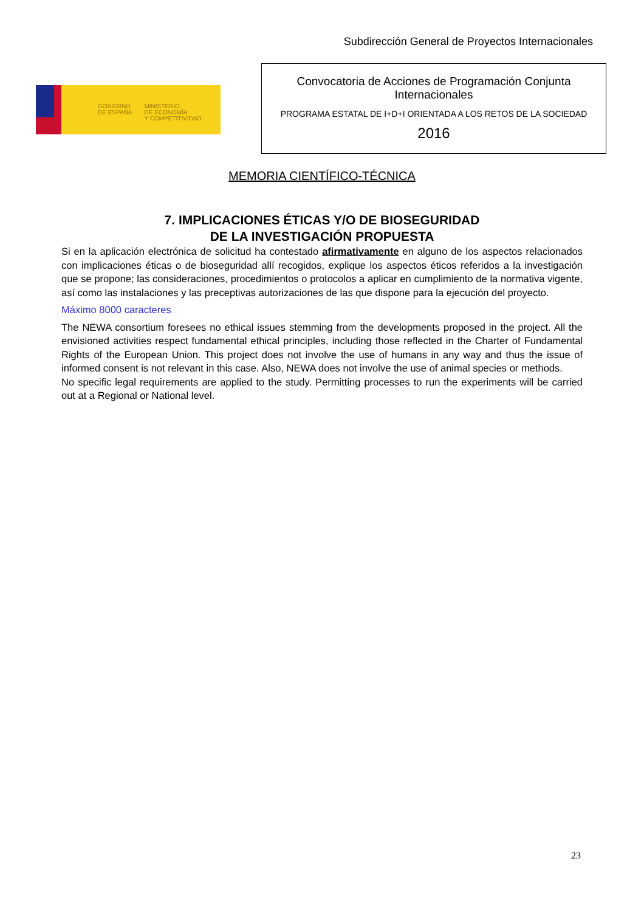Subdirección General de Proyectos Internacionales
GOBIERNO
DE ESPAÑA
MINISTERIO
DE ECONOMÍA
Y COMPETITIVIDAD
Convocatoria de Acciones de Programación Conjunta
Internacionales
PROGRAMA ESTATAL DE I+D+I ORIENTADA A LOS RETOS DE LA SOCIEDAD
2016
MEMORIA CIENTÍFICO-TÉCNICA
7. IMPLICACIONES ÉTICAS Y/O DE BIOSEGURIDAD
DE LA INVESTIGACIÓN PROPUESTA
Si en la aplicación electrónica de solicitud ha contestado afirmativamente en alguno de los aspectos relacionados con implicaciones éticas o de bioseguridad allí recogidos, explique los aspectos éticos referidos a la investigación que se propone; las consideraciones, procedimientos o protocolos a aplicar en cumplimiento de la normativa vigente, así como las instalaciones y las preceptivas autorizaciones de las que dispone para la ejecución del proyecto.
Máximo 8000 caracteres
The NEWA consortium foresees no ethical issues stemming from the developments proposed in the project. All the envisioned activities respect fundamental ethical principles, including those reflected in the Charter of Fundamental Rights of the European Union. This project does not involve the use of humans in any way and thus the issue of informed consent is not relevant in this case. Also, NEWA does not involve the use of animal species or methods.
No specific legal requirements are applied to the study. Permitting processes to run the experiments will be carried out at a Regional or National level.
23